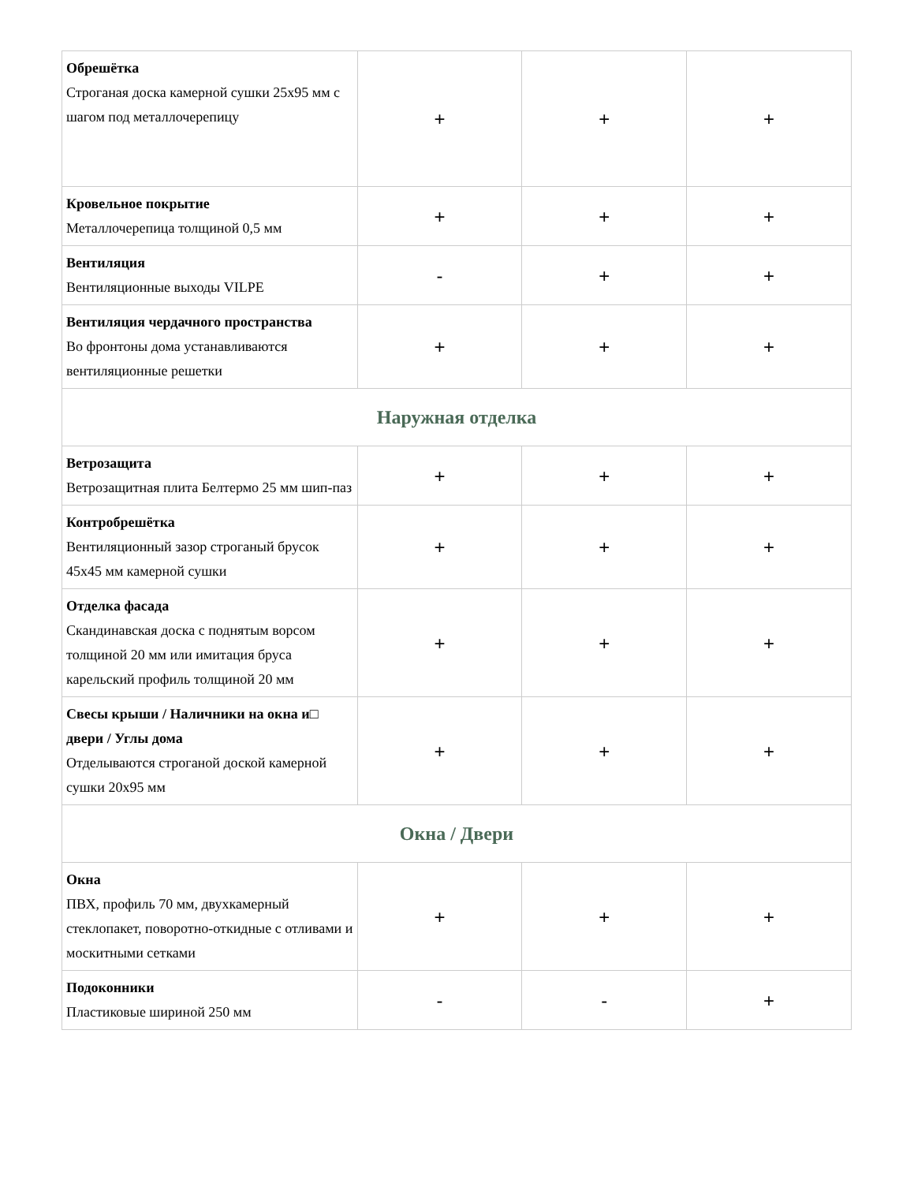| Обрешётка Строганая доска камерной сушки 25х95 мм с шагом под металлочерепицу | + | + | + |
| Кровельное покрытие Металлочерепица толщиной 0,5 мм | + | + | + |
| Вентиляция Вентиляционные выходы VILPE | - | + | + |
| Вентиляция чердачного пространства Во фронтоны дома устанавливаются вентиляционные решетки | + | + | + |
| Наружная отделка | | | |
| Ветрозащита Ветрозащитная плита Белтермо 25 мм шип-паз | + | + | + |
| Контробрешётка Вентиляционный зазор строганый брусок 45х45 мм камерной сушки | + | + | + |
| Отделка фасада Скандинавская доска с поднятым ворсом толщиной 20 мм или имитация бруса карельский профиль толщиной 20 мм | + | + | + |
| Свесы крыши / Наличники на окна и□ двери / Углы дома Отделываются строганой доской камерной сушки 20х95 мм | + | + | + |
| Окна / Двери | | | |
| Окна ПВХ, профиль 70 мм, двухкамерный стеклопакет, поворотно-откидные с отливами и москитными сетками | + | + | + |
| Подоконники Пластиковые шириной 250 мм | - | - | + |